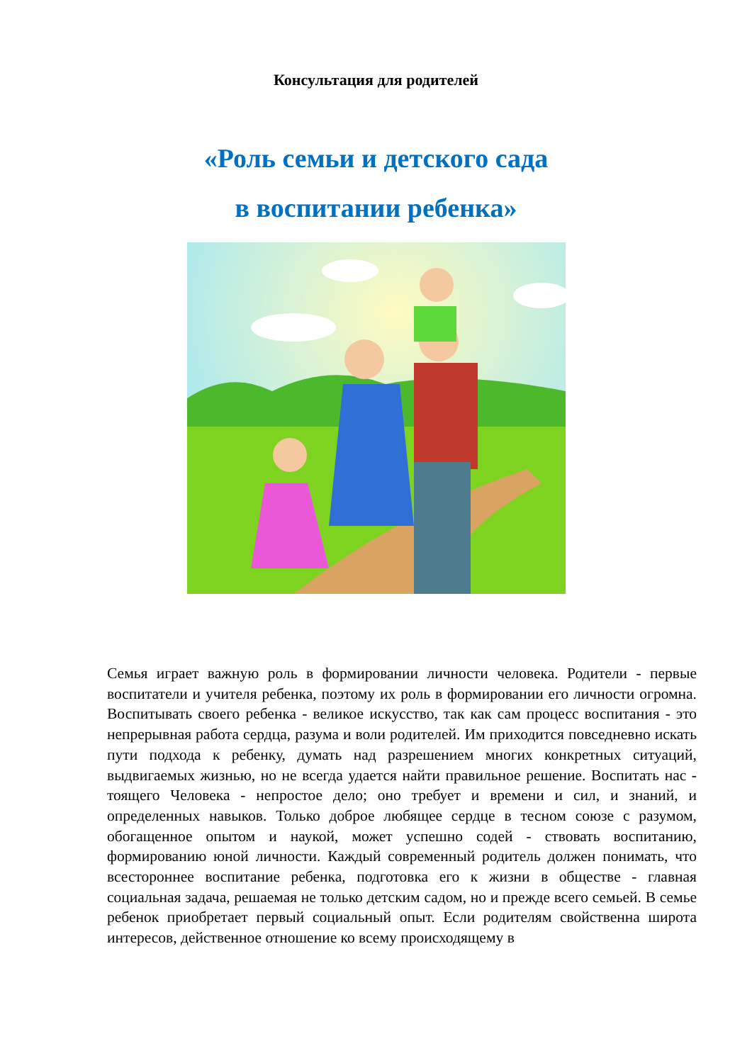Консультация для родителей
«Роль семьи и детского сада
в воспитании ребенка»
Семья играет важную роль в формировании личности человека. Родители - первые воспитатели и учителя ребенка, поэтому их роль в формировании его личности огромна. Воспитывать своего ребенка - великое искусство, так как сам процесс воспитания - это непрерывная работа сердца, разума и воли родителей. Им приходится повседневно искать пути подхода к ребенку, думать над разрешением многих конкретных ситуаций, выдвигаемых жизнью, но не всегда удается найти правильное решение. Воспитать нас - тоящего Человека - непростое дело; оно требует и времени и сил, и знаний, и определенных навыков. Только доброе любящее сердце в тесном союзе с разумом, обогащенное опытом и наукой, может успешно содей - ствовать воспитанию, формированию юной личности. Каждый современный родитель должен понимать, что всестороннее воспитание ребенка, подготовка его к жизни в обществе - главная социальная задача, решаемая не только детским садом, но и прежде всего семьей. В семье ребенок приобретает первый социальный опыт. Если родителям свойственна широта интересов, действенное отношение ко всему происходящему в